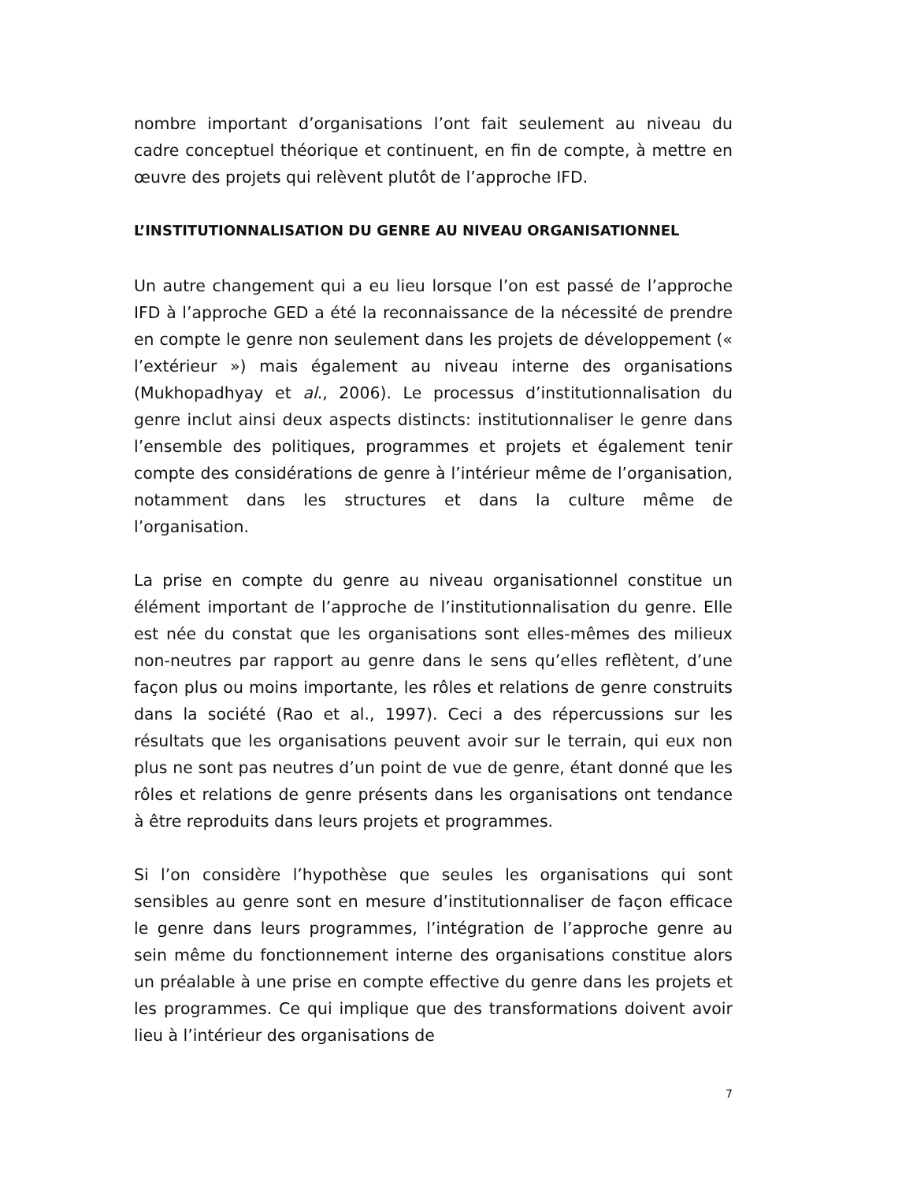nombre important d’organisations l’ont fait seulement au niveau du cadre conceptuel théorique et continuent, en fin de compte, à mettre en œuvre des projets qui relèvent plutôt de l’approche IFD.
L’INSTITUTIONNALISATION DU GENRE AU NIVEAU ORGANISATIONNEL
Un autre changement qui a eu lieu lorsque l’on est passé de l’approche IFD à l’approche GED a été la reconnaissance de la nécessité de prendre en compte le genre non seulement dans les projets de développement (« l’extérieur ») mais également au niveau interne des organisations (Mukhopadhyay et al., 2006). Le processus d’institutionnalisation du genre inclut ainsi deux aspects distincts: institutionnaliser le genre dans l’ensemble des politiques, programmes et projets et également tenir compte des considérations de genre à l’intérieur même de l’organisation, notamment dans les structures et dans la culture même de l’organisation.
La prise en compte du genre au niveau organisationnel constitue un élément important de l’approche de l’institutionnalisation du genre. Elle est née du constat que les organisations sont elles-mêmes des milieux non-neutres par rapport au genre dans le sens qu’elles reflètent, d’une façon plus ou moins importante, les rôles et relations de genre construits dans la société (Rao et al., 1997). Ceci a des répercussions sur les résultats que les organisations peuvent avoir sur le terrain, qui eux non plus ne sont pas neutres d’un point de vue de genre, étant donné que les rôles et relations de genre présents dans les organisations ont tendance à être reproduits dans leurs projets et programmes.
Si l’on considère l’hypothèse que seules les organisations qui sont sensibles au genre sont en mesure d’institutionnaliser de façon efficace le genre dans leurs programmes, l’intégration de l’approche genre au sein même du fonctionnement interne des organisations constitue alors un préalable à une prise en compte effective du genre dans les projets et les programmes. Ce qui implique que des transformations doivent avoir lieu à l’intérieur des organisations de
7